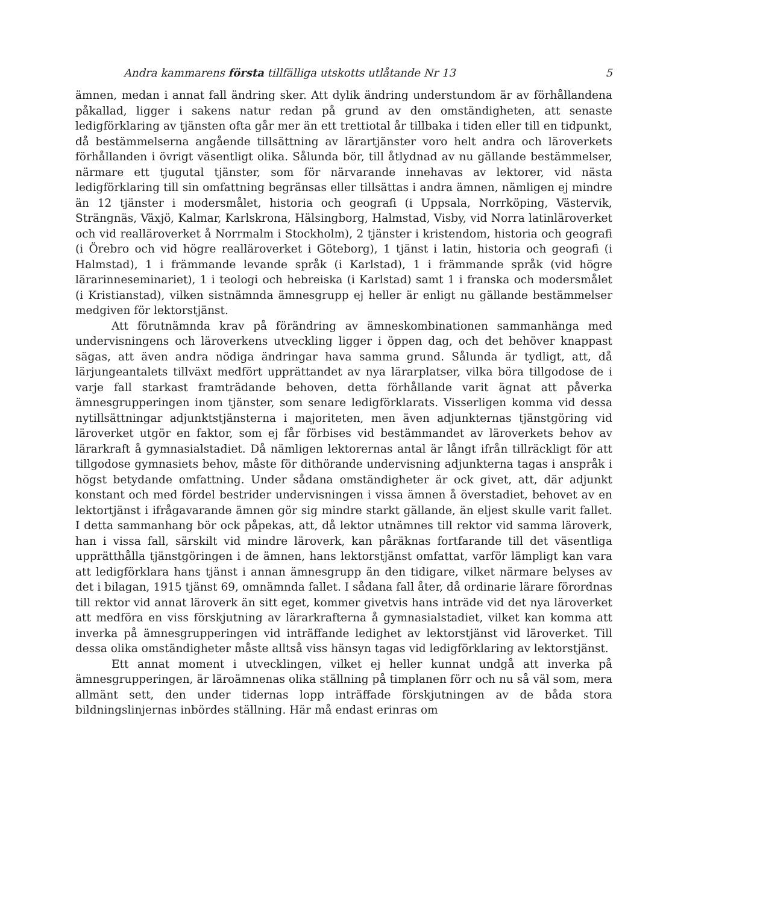Andra kammarens första tillfälliga utskotts utlåtande Nr 13 5
ämnen, medan i annat fall ändring sker. Att dylik ändring understundom är av förhållandena påkallad, ligger i sakens natur redan på grund av den omständigheten, att senaste ledigförklaring av tjänsten ofta går mer än ett trettiotal år tillbaka i tiden eller till en tidpunkt, då bestämmelserna angående tillsättning av lärartjänster voro helt andra och läroverkets förhållanden i övrigt väsentligt olika. Sålunda bör, till åtlydnad av nu gällande bestämmelser, närmare ett tjugutal tjänster, som för närvarande innehavas av lektorer, vid nästa ledigförklaring till sin omfattning begränsas eller tillsättas i andra ämnen, nämligen ej mindre än 12 tjänster i modersmålet, historia och geografi (i Uppsala, Norrköping, Västervik, Strängnäs, Växjö, Kalmar, Karlskrona, Hälsingborg, Halmstad, Visby, vid Norra latinläroverket och vid realläroverket å Norrmalm i Stockholm), 2 tjänster i kristendom, historia och geografi (i Örebro och vid högre realläroverket i Göteborg), 1 tjänst i latin, historia och geografi (i Halmstad), 1 i främmande levande språk (i Karlstad), 1 i främmande språk (vid högre lärarinneseminariet), 1 i teologi och hebreiska (i Karlstad) samt 1 i franska och modersmålet (i Kristianstad), vilken sistnämnda ämnesgrupp ej heller är enligt nu gällande bestämmelser medgiven för lektorstjänst.
Att förutnämnda krav på förändring av ämneskombinationen sammanhänga med undervisningens och läroverkens utveckling ligger i öppen dag, och det behöver knappast sägas, att även andra nödiga ändringar hava samma grund. Sålunda är tydligt, att, då lärjungeantalets tillväxt medfört upprättandet av nya lärarplatser, vilka böra tillgodose de i varje fall starkast framträdande behoven, detta förhållande varit ägnat att påverka ämnesgrupperingen inom tjänster, som senare ledigförklarats. Visserligen komma vid dessa nytillsättningar adjunktstjänsterna i majoriteten, men även adjunkternas tjänstgöring vid läroverket utgör en faktor, som ej får förbises vid bestämmandet av läroverkets behov av lärarkraft å gymnasialstadiet. Då nämligen lektorernas antal är långt ifrån tillräckligt för att tillgodose gymnasiets behov, måste för dithörande undervisning adjunkterna tagas i anspråk i högst betydande omfattning. Under sådana omständigheter är ock givet, att, där adjunkt konstant och med fördel bestrider undervisningen i vissa ämnen å överstadiet, behovet av en lektortjänst i ifrågavarande ämnen gör sig mindre starkt gällande, än eljest skulle varit fallet. I detta sammanhang bör ock påpekas, att, då lektor utnämnes till rektor vid samma läroverk, han i vissa fall, särskilt vid mindre läroverk, kan påräknas fortfarande till det väsentliga upprätthålla tjänstgöringen i de ämnen, hans lektorstjänst omfattat, varför lämpligt kan vara att ledigförklara hans tjänst i annan ämnesgrupp än den tidigare, vilket närmare belyses av det i bilagan, 1915 tjänst 69, omnämnda fallet. I sådana fall åter, då ordinarie lärare förordnas till rektor vid annat läroverk än sitt eget, kommer givetvis hans inträde vid det nya läroverket att medföra en viss förskjutning av lärarkrafterna å gymnasialstadiet, vilket kan komma att inverka på ämnesgrupperingen vid inträffande ledighet av lektorstjänst vid läroverket. Till dessa olika omständigheter måste alltså viss hänsyn tagas vid ledigförklaring av lektorstjänst.
Ett annat moment i utvecklingen, vilket ej heller kunnat undgå att inverka på ämnesgrupperingen, är läroämnenas olika ställning på timplanen förr och nu så väl som, mera allmänt sett, den under tidernas lopp inträffade förskjutningen av de båda stora bildningslinjernas inbördes ställning. Här må endast erinras om